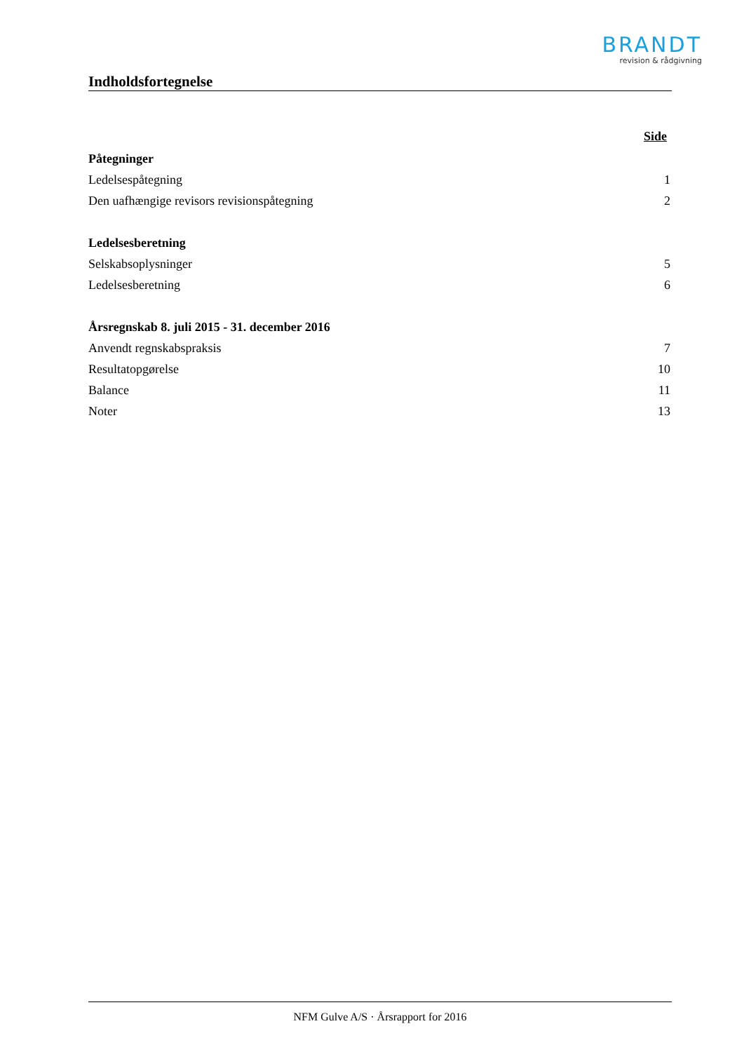BRANDT
revision & rådgivning
Indholdsfortegnelse
Side
Påtegninger
Ledelsespåtegning 1
Den uafhængige revisors revisionspåtegning 2
Ledelsesberetning
Selskabsoplysninger 5
Ledelsesberetning 6
Årsregnskab 8. juli 2015 - 31. december 2016
Anvendt regnskabspraksis 7
Resultatopgørelse 10
Balance 11
Noter 13
NFM Gulve A/S · Årsrapport for 2016